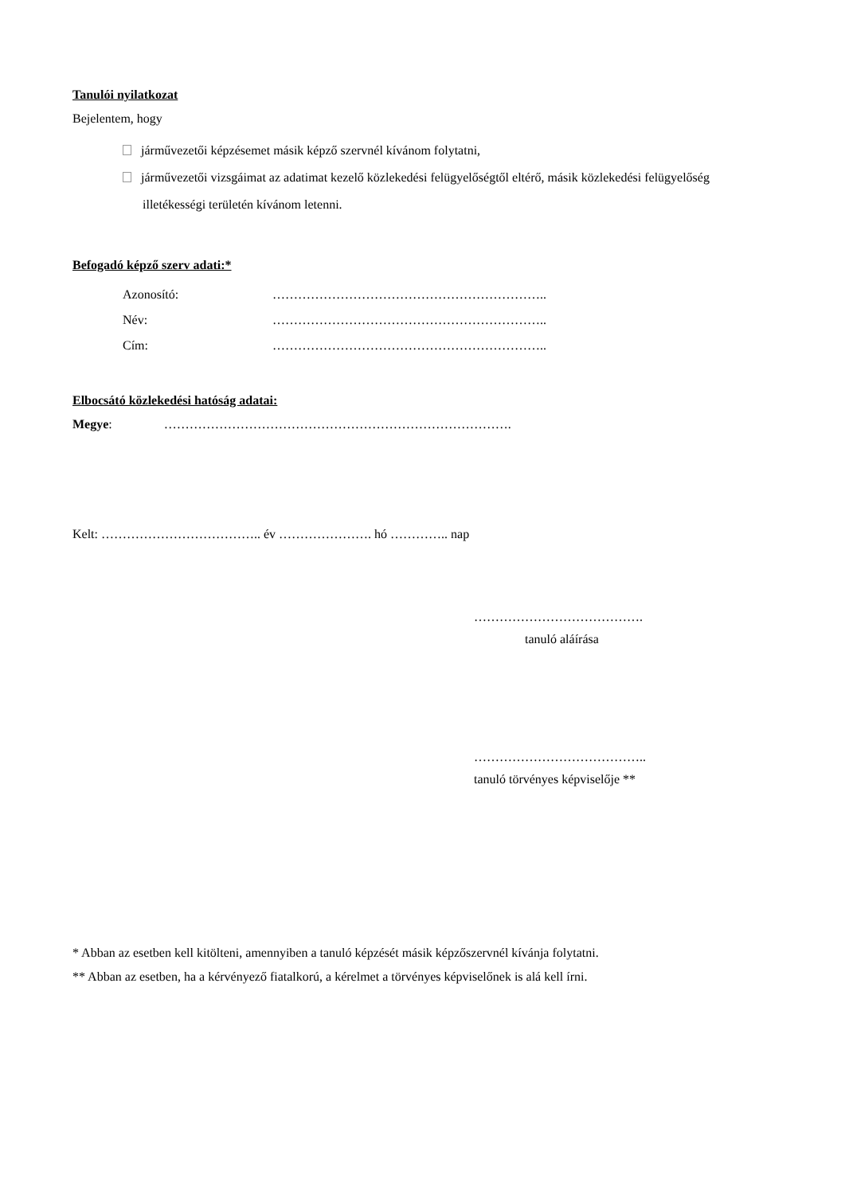Tanulói nyilatkozat
Bejelentem, hogy
járművezetői képzésemet másik képző szervnél kívánom folytatni,
járművezetői vizsgáimat az adatimat kezelő közlekedési felügyelőségtől eltérő, másik közlekedési felügyelőség illetékességi területén kívánom letenni.
Befogadó képző szerv adati:*
Azonosító: ………………………………………………………..
Név: ………………………………………………………..
Cím: ………………………………………………………..
Elbocsátó közlekedési hatóság adatai:
Megye: ……………………………………………………………………….
Kelt: ……………………………….. év …………………. hó ………….. nap
………………………………….
tanuló aláírása
…………………………………..
tanuló törvényes képviselője **
* Abban az esetben kell kitölteni, amennyiben a tanuló képzését másik képzőszervnél kívánja folytatni.
** Abban az esetben, ha a kérvényező fiatalkorú, a kérelmet a törvényes képviselőnek is alá kell írni.